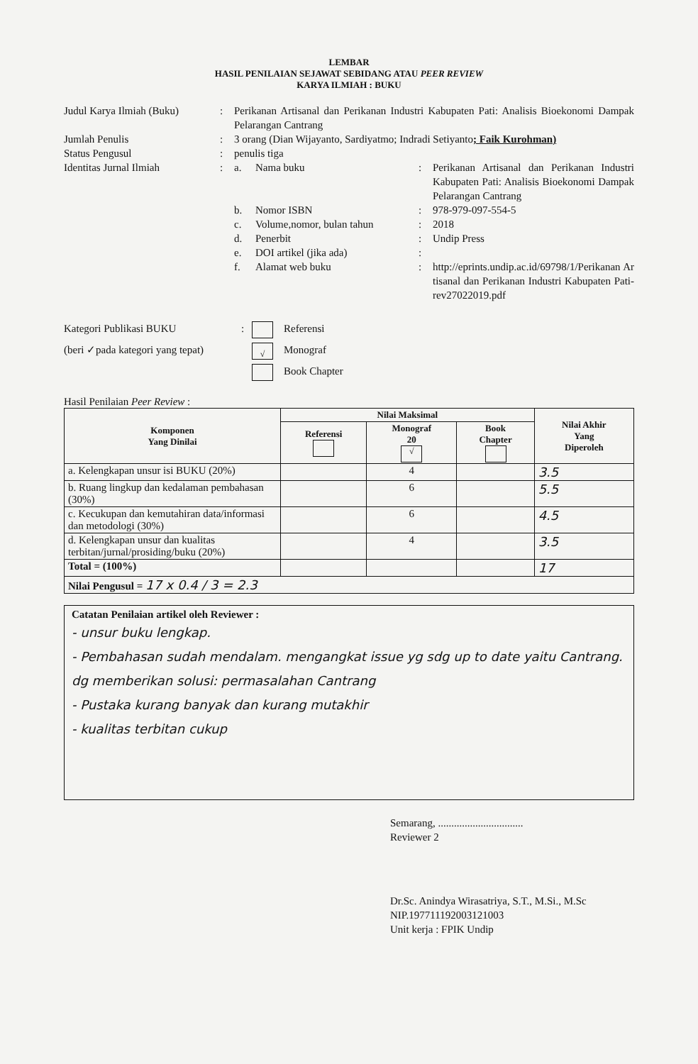LEMBAR
HASIL PENILAIAN SEJAWAT SEBIDANG ATAU PEER REVIEW
KARYA ILMIAH : BUKU
Judul Karya Ilmiah (Buku)
: Perikanan Artisanal dan Perikanan Industri Kabupaten Pati: Analisis Bioekonomi Dampak Pelarangan Cantrang
Jumlah Penulis : 3 orang (Dian Wijayanto, Sardiyatmo; Indradi Setiyanto; Faik Kurohman)
Status Pengusul : penulis tiga
Identitas Jurnal Ilmiah :
a. Nama buku : Perikanan Artisanal dan Perikanan Industri Kabupaten Pati: Analisis Bioekonomi Dampak Pelarangan Cantrang
b. Nomor ISBN : 978-979-097-554-5
c. Volume,nomor, bulan tahun : 2018
d. Penerbit : Undip Press
e. DOI artikel (jika ada) :
f. Alamat web buku : http://eprints.undip.ac.id/69798/1/Perikanan Artisanal dan Perikanan Industri Kabupaten Pati-rev27022019.pdf
Kategori Publikasi BUKU
(beri ✓pada kategori yang tepat)
: Referensi
√ Monograf
Book Chapter
Hasil Penilaian Peer Review :
| Komponen Yang Dinilai | Nilai Maksimal | | | Nilai Akhir Yang Diperoleh |
| --- | --- | --- | --- | --- |
| | Referensi | Monograf 20 √ | Book Chapter | |
| a. Kelengkapan unsur isi BUKU (20%) | | 4 | | 3.5 |
| b. Ruang lingkup dan kedalaman pembahasan (30%) | | 6 | | 5.5 |
| c. Kecukupan dan kemutahiran data/informasi dan metodologi (30%) | | 6 | | 4.5 |
| d. Kelengkapan unsur dan kualitas terbitan/jurnal/prosiding/buku (20%) | | 4 | | 3.5 |
| Total = (100%) | | | | 17 |
| Nilai Pengusul = 17 x 0.4 / 3 = 2.3 | | | | |
Catatan Penilaian artikel oleh Reviewer :
- unsur buku lengkap.
- Pembahasan sudah mendalam. mengangkat issue yg sdg up to date yaitu Cantrang. dg memberikan solusi: permasalahan Cantrang
- Pustaka kurang banyak dan kurang mutakhir
- kualitas terbitan cukup
Semarang, ................................
Reviewer 2
Dr.Sc. Anindya Wirasatriya, S.T., M.Si., M.Sc
NIP.197711192003121003
Unit kerja : FPIK Undip